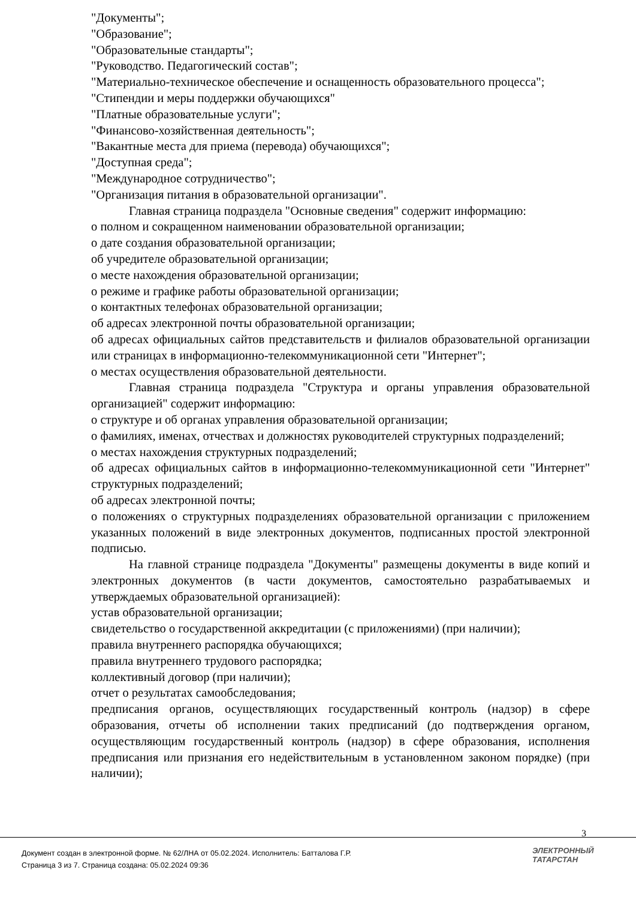"Документы";
"Образование";
"Образовательные стандарты";
"Руководство. Педагогический состав";
"Материально-техническое обеспечение и оснащенность образовательного процесса";
"Стипендии и меры поддержки обучающихся"
"Платные образовательные услуги";
"Финансово-хозяйственная деятельность";
"Вакантные места для приема (перевода) обучающихся";
"Доступная среда";
"Международное сотрудничество";
"Организация питания в образовательной организации".
Главная страница подраздела "Основные сведения" содержит информацию:
о полном и сокращенном наименовании образовательной организации;
о дате создания образовательной организации;
об учредителе образовательной организации;
о месте нахождения образовательной организации;
о режиме и графике работы образовательной организации;
о контактных телефонах образовательной организации;
об адресах электронной почты образовательной организации;
об адресах официальных сайтов представительств и филиалов образовательной организации или страницах в информационно-телекоммуникационной сети "Интернет";
о местах осуществления образовательной деятельности.
Главная страница подраздела "Структура и органы управления образовательной организацией" содержит информацию:
о структуре и об органах управления образовательной организации;
о фамилиях, именах, отчествах и должностях руководителей структурных подразделений;
о местах нахождения структурных подразделений;
об адресах официальных сайтов в информационно-телекоммуникационной сети "Интернет" структурных подразделений;
об адресах электронной почты;
о положениях о структурных подразделениях образовательной организации с приложением указанных положений в виде электронных документов, подписанных простой электронной подписью.
На главной странице подраздела "Документы" размещены документы в виде копий и электронных документов (в части документов, самостоятельно разрабатываемых и утверждаемых образовательной организацией):
устав образовательной организации;
свидетельство о государственной аккредитации (с приложениями) (при наличии);
правила внутреннего распорядка обучающихся;
правила внутреннего трудового распорядка;
коллективный договор (при наличии);
отчет о результатах самообследования;
предписания органов, осуществляющих государственный контроль (надзор) в сфере образования, отчеты об исполнении таких предписаний (до подтверждения органом, осуществляющим государственный контроль (надзор) в сфере образования, исполнения предписания или признания его недействительным в установленном законом порядке) (при наличии);
3
Документ создан в электронной форме. № 62/ЛНА от 05.02.2024. Исполнитель: Батталова Г.Р.
Страница 3 из 7. Страница создана: 05.02.2024 09:36
ЭЛЕКТРОННЫЙ
ТАТАРСТАН